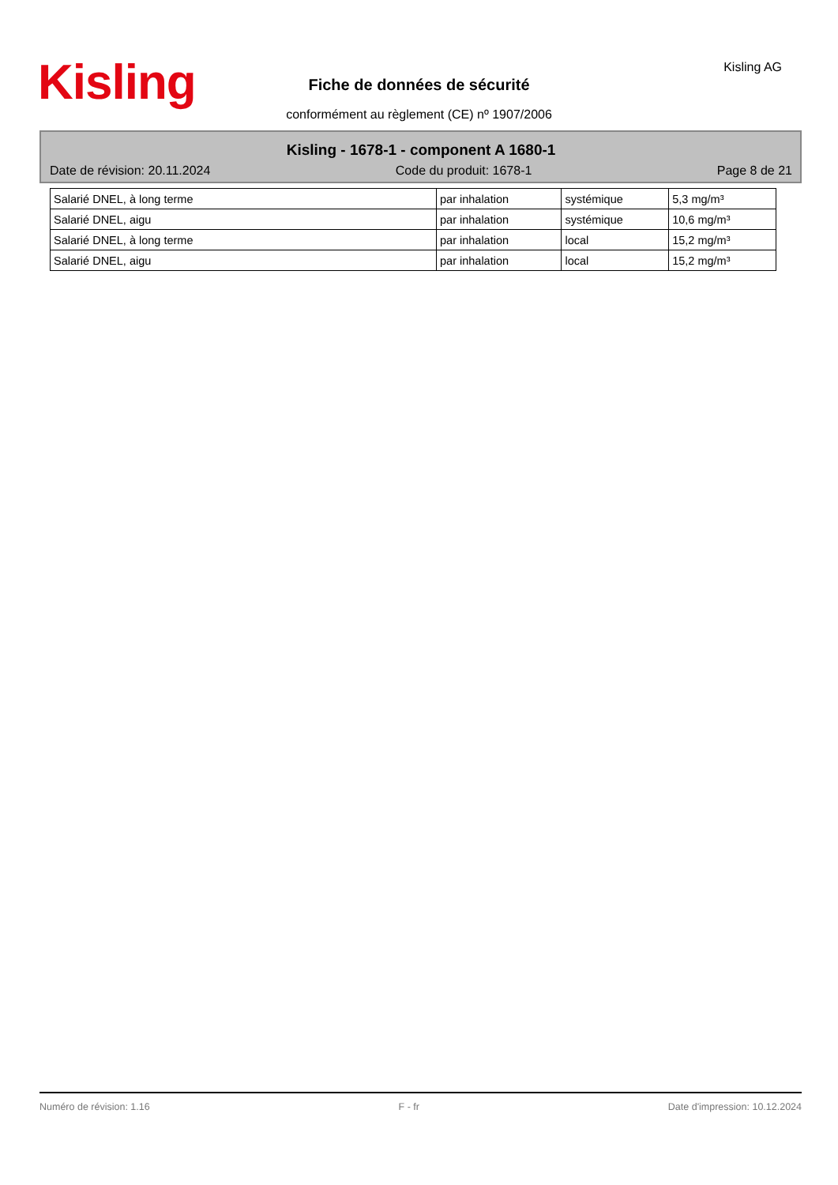Kisling Kisling AG
Fiche de données de sécurité
conformément au règlement (CE) nº 1907/2006
Kisling - 1678-1 - component A 1680-1
Date de révision: 20.11.2024 Code du produit: 1678-1 Page 8 de 21
| Salarié DNEL, à long terme | par inhalation | systémique | 5,3 mg/m³ |
| Salarié DNEL, aigu | par inhalation | systémique | 10,6 mg/m³ |
| Salarié DNEL, à long terme | par inhalation | local | 15,2 mg/m³ |
| Salarié DNEL, aigu | par inhalation | local | 15,2 mg/m³ |
Numéro de révision: 1.16 F - fr Date d'impression: 10.12.2024